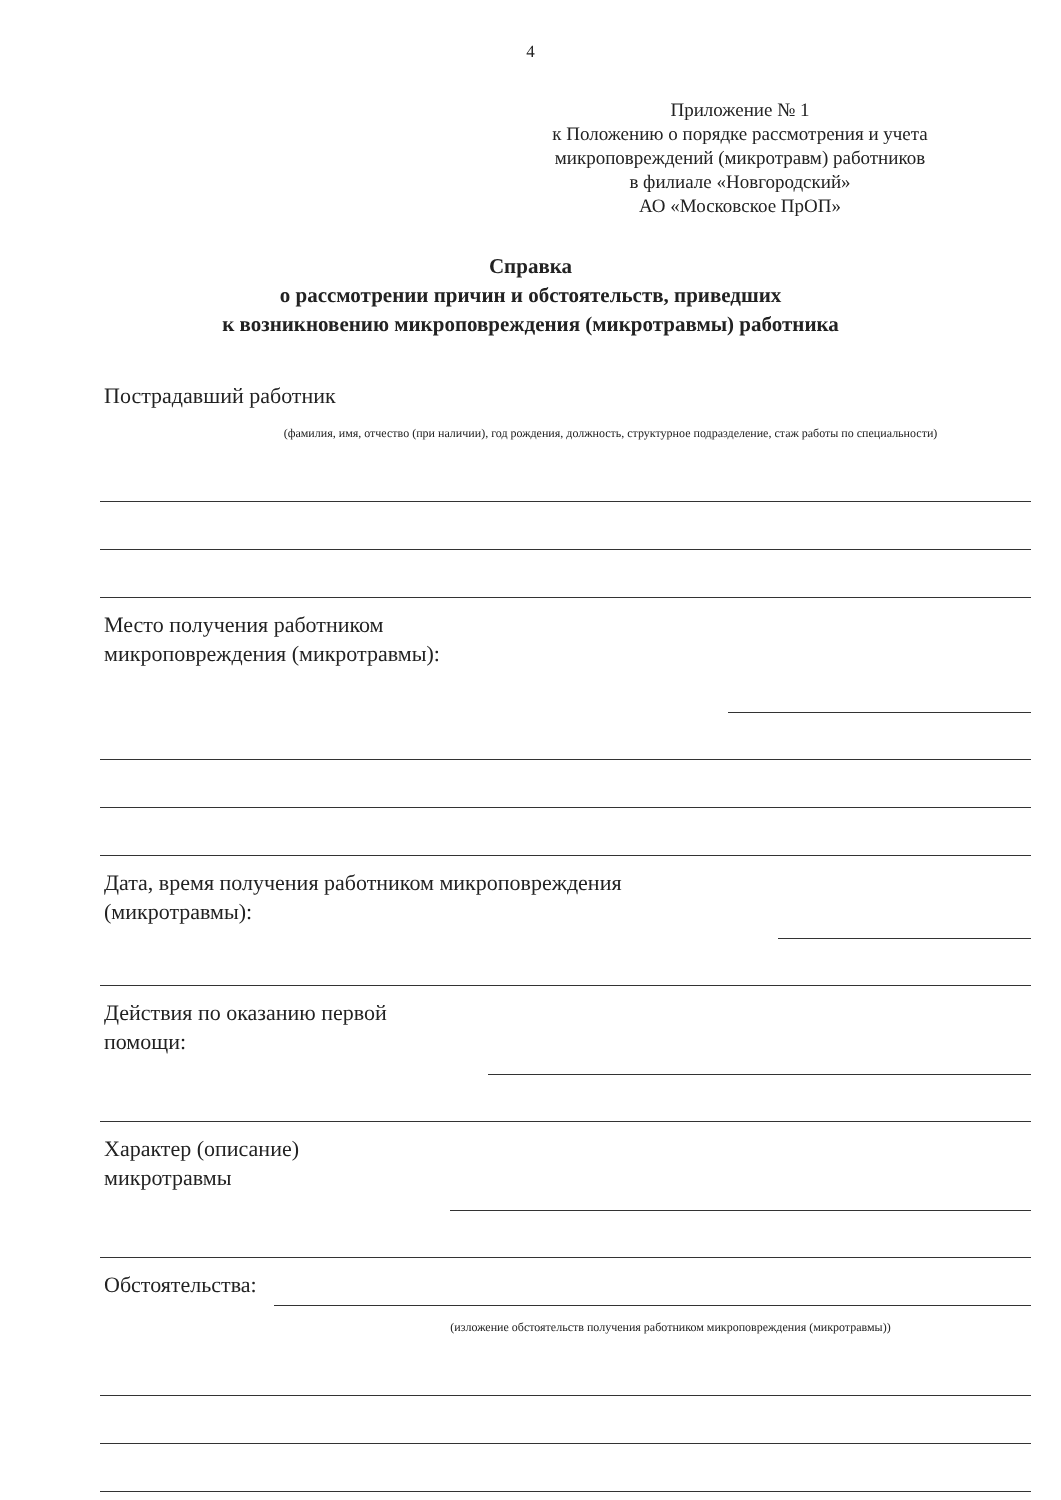4
Приложение № 1
к Положению о порядке рассмотрения и учета микроповреждений (микротравм) работников
в филиале «Новгородский»
АО «Московское ПрОП»
Справка
о рассмотрении причин и обстоятельств, приведших
к возникновению микроповреждения (микротравмы) работника
Пострадавший работник
(фамилия, имя, отчество (при наличии), год рождения, должность, структурное подразделение, стаж работы по специальности)
Место получения работником
микроповреждения (микротравмы):
Дата, время получения работником микроповреждения
(микротравмы):
Действия по оказанию первой
помощи:
Характер (описание)
микротравмы
Обстоятельства:
(изложение обстоятельств получения работником микроповреждения (микротравмы))